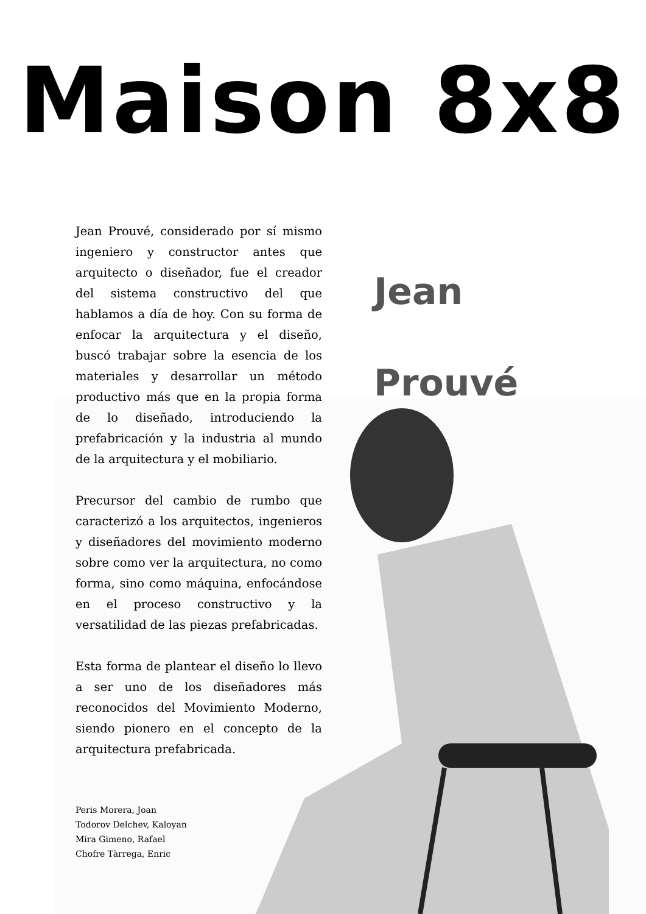Maison 8x8
Jean Prouvé, considerado por sí mismo ingeniero y constructor antes que arquitecto o diseñador, fue el creador del sistema constructivo del que hablamos a día de hoy. Con su forma de enfocar la arquitectura y el diseño, buscó trabajar sobre la esencia de los materiales y desarrollar un método productivo más que en la propia forma de lo diseñado, introduciendo la prefabricación y la industria al mundo de la arquitectura y el mobiliario.
Precursor del cambio de rumbo que caracterizó a los arquitectos, ingenieros y diseñadores del movimiento moderno sobre como ver la arquitectura, no como forma, sino como máquina, enfocándose en el proceso constructivo y la versatilidad de las piezas prefabricadas.
Esta forma de plantear el diseño lo llevo a ser uno de los diseñadores más reconocidos del Movimiento Moderno, siendo pionero en el concepto de la arquitectura prefabricada.
Peris Morera, Joan
Todorov Delchev, Kaloyan
Mira Gimeno, Rafael
Chofre Tàrrega, Enric
Jean
Prouvé